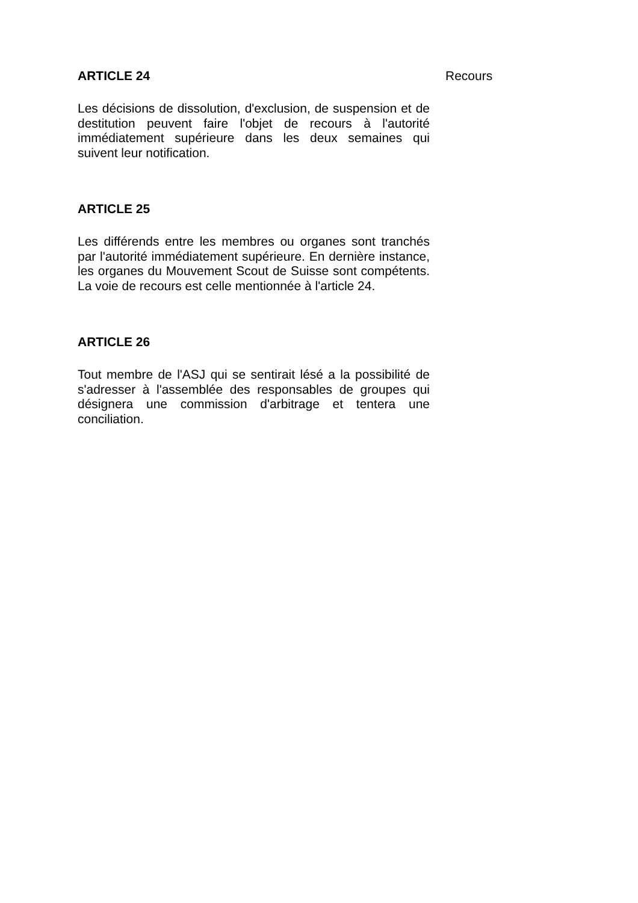ARTICLE 24
Les décisions de dissolution, d'exclusion, de suspension et de destitution peuvent faire l'objet de recours à l'autorité immédiatement supérieure dans les deux semaines qui suivent leur notification.
ARTICLE 25
Les différends entre les membres ou organes sont tranchés par l'autorité immédiatement supérieure. En dernière instance, les organes du Mouvement Scout de Suisse sont compétents. La voie de recours est celle mentionnée à l'article 24.
ARTICLE 26
Tout membre de l'ASJ qui se sentirait lésé a la possibilité de s'adresser à l'assemblée des responsables de groupes qui désignera une commission d'arbitrage et tentera une conciliation.
Recours